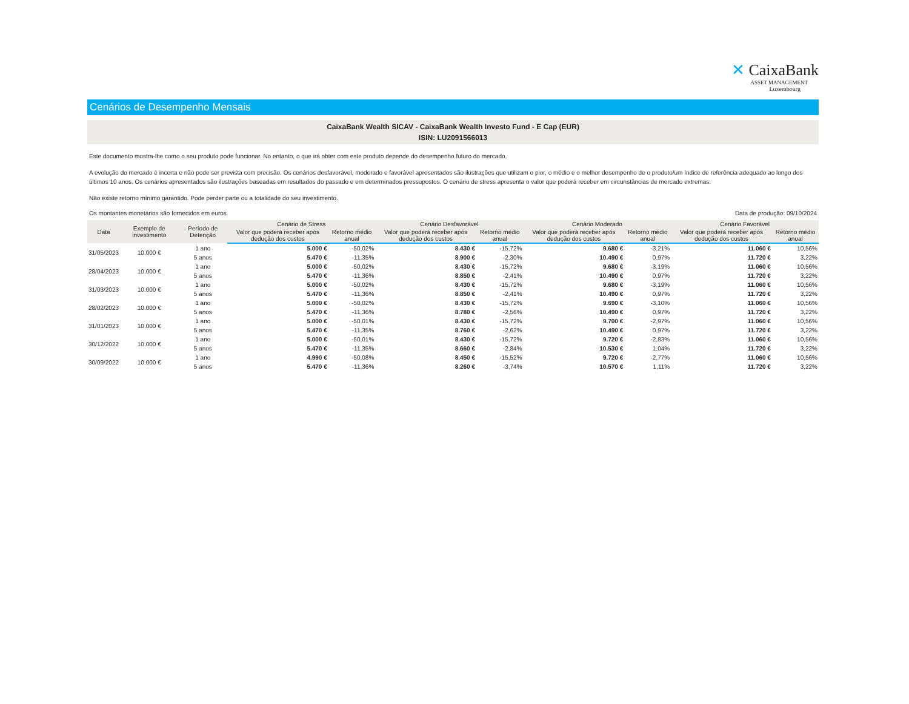✕ CaixaBank
ASSET MANAGEMENT
Luxembourg
Cenários de Desempenho Mensais
CaixaBank Wealth SICAV - CaixaBank Wealth Investo Fund - E Cap (EUR)
ISIN: LU2091566013
Este documento mostra-lhe como o seu produto pode funcionar. No entanto, o que irá obter com este produto depende do desempenho futuro do mercado.
A evolução do mercado é incerta e não pode ser prevista com precisão. Os cenários desfavorável, moderado e favorável apresentados são ilustrações que utilizam o pior, o médio e o melhor desempenho de o produto/um índice de referência adequado ao longo dos últimos 10 anos. Os cenários apresentados são ilustrações baseadas em resultados do passado e em determinados pressupostos. O cenário de stress apresenta o valor que poderá receber em circunstâncias de mercado extremas.
Não existe retorno mínimo garantido. Pode perder parte ou a totalidade do seu investimento.
Os montantes monetários são fornecidos em euros. Data de produção: 09/10/2024
| Data | Exemplo de investimento | Período de Detenção | Cenário de Stress | | Cenário Desfavorável | | Cenário Moderado | | Cenário Favorável | |
| --- | --- | --- | --- | --- | --- | --- | --- | --- | --- | --- |
| | | | Valor que poderá receber após dedução dos custos | Retorno médio anual | Valor que poderá receber após dedução dos custos | Retorno médio anual | Valor que poderá receber após dedução dos custos | Retorno médio anual | Valor que poderá receber após dedução dos custos | Retorno médio anual |
| 31/05/2023 | 10.000 € | 1 ano | 5.000 € | -50,02% | 8.430 € | -15,72% | 9.680 € | -3,21% | 11.060 € | 10,56% |
| | | 5 anos | 5.470 € | -11,35% | 8.900 € | -2,30% | 10.490 € | 0,97% | 11.720 € | 3,22% |
| 28/04/2023 | 10.000 € | 1 ano | 5.000 € | -50,02% | 8.430 € | -15,72% | 9.680 € | -3,19% | 11.060 € | 10,56% |
| | | 5 anos | 5.470 € | -11,36% | 8.850 € | -2,41% | 10.490 € | 0,97% | 11.720 € | 3,22% |
| 31/03/2023 | 10.000 € | 1 ano | 5.000 € | -50,02% | 8.430 € | -15,72% | 9.680 € | -3,19% | 11.060 € | 10,56% |
| | | 5 anos | 5.470 € | -11,36% | 8.850 € | -2,41% | 10.490 € | 0,97% | 11.720 € | 3,22% |
| 28/02/2023 | 10.000 € | 1 ano | 5.000 € | -50,02% | 8.430 € | -15,72% | 9.690 € | -3,10% | 11.060 € | 10,56% |
| | | 5 anos | 5.470 € | -11,36% | 8.780 € | -2,56% | 10.490 € | 0,97% | 11.720 € | 3,22% |
| 31/01/2023 | 10.000 € | 1 ano | 5.000 € | -50,01% | 8.430 € | -15,72% | 9.700 € | -2,97% | 11.060 € | 10,56% |
| | | 5 anos | 5.470 € | -11,35% | 8.760 € | -2,62% | 10.490 € | 0,97% | 11.720 € | 3,22% |
| 30/12/2022 | 10.000 € | 1 ano | 5.000 € | -50,01% | 8.430 € | -15,72% | 9.720 € | -2,83% | 11.060 € | 10,56% |
| | | 5 anos | 5.470 € | -11,35% | 8.660 € | -2,84% | 10.530 € | 1,04% | 11.720 € | 3,22% |
| 30/09/2022 | 10.000 € | 1 ano | 4.990 € | -50,08% | 8.450 € | -15,52% | 9.720 € | -2,77% | 11.060 € | 10,56% |
| | | 5 anos | 5.470 € | -11,36% | 8.260 € | -3,74% | 10.570 € | 1,11% | 11.720 € | 3,22% |